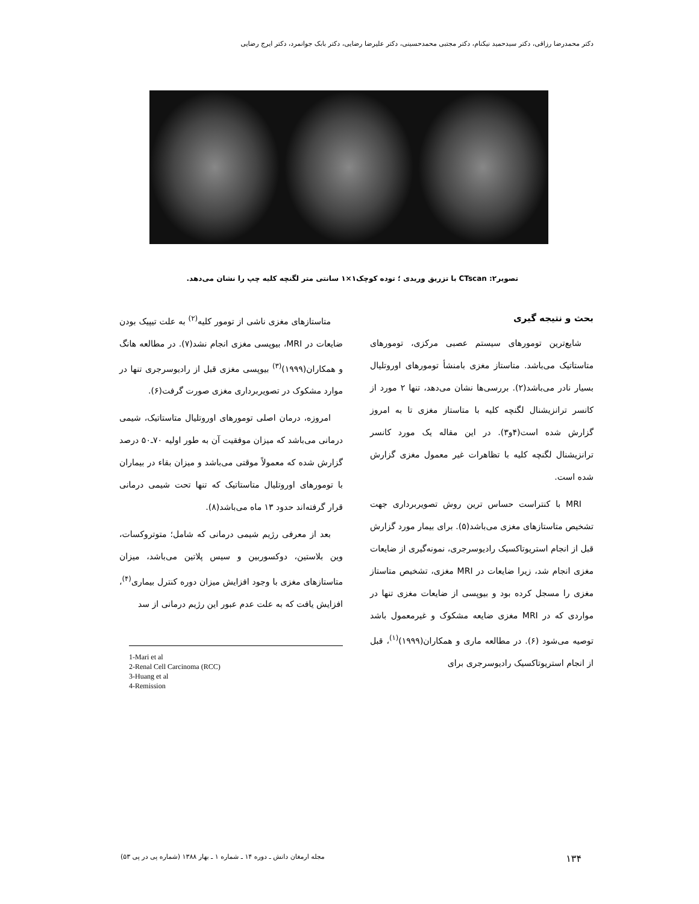دکتر محمدرضا رزاقی، دکتر سیدحمید نیکنام، دکتر مجتبی محمدحسینی، دکتر علیرضا رضایی، دکتر بابک جوانمرد، دکتر ایرج رضایی
تصویر۲: CTscan با تزریق وریدی ؛ توده کوچک۱×۱ سانتی متر لگنچه کلیه چپ را نشان می‌دهد.
بحث و نتیجه گیری
شایع‌ترین تومورهای سیستم عصبی مرکزی، تومورهای متاستاتیک می‌باشد. متاستاز مغزی بامنشأ تومورهای اوروتلیال بسیار نادر می‌باشد(۲). بررسی‌ها نشان می‌دهد، تنها ۲ مورد از کانسر ترانزیشنال لگنچه کلیه با متاستاز مغزی تا به امروز گزارش شده است(۴و۳). در این مقاله یک مورد کانسر ترانزیشنال لگنچه کلیه با تظاهرات غیر معمول مغزی گزارش شده است.
MRI با کنتراست حساس ترین روش تصویربرداری جهت تشخیص متاستازهای مغزی می‌باشد(۵). برای بیمار مورد گزارش قبل از انجام استریوتاکسیک رادیوسرجری، نمونه‌گیری از ضایعات مغزی انجام شد، زیرا ضایعات در MRI مغزی، تشخیص متاستاز مغزی را مسجل کرده بود و بیوپسی از ضایعات مغزی تنها در مواردی که در MRI مغزی ضایعه مشکوک و غیرمعمول باشد توصیه می‌شود (۶). در مطالعه ماری و همکاران(۱۹۹۹)<sup>(۱)</sup>، قبل از انجام استریوتاکسیک رادیوسرجری برای
متاستازهای مغزی ناشی از تومور کلیه<sup>(۲)</sup> به علت تیپیک بودن ضایعات در MRI، بیوپسی مغزی انجام نشد(۷). در مطالعه هانگ و همکاران(۱۹۹۹)<sup>(۳)</sup> بیوپسی مغزی قبل از رادیوسرجری تنها در موارد مشکوک در تصویربرداری مغزی صورت گرفت(۶).
امروزه، درمان اصلی تومورهای اوروتلیال متاستاتیک، شیمی درمانی می‌باشد که میزان موفقیت آن به طور اولیه ۷۰ـ۵۰ درصد گزارش شده که معمولاً موقتی می‌باشد و میزان بقاء در بیماران با تومورهای اوروتلیال متاستاتیک که تنها تحت شیمی درمانی قرار گرفته‌اند حدود ۱۳ ماه می‌باشد(۸).
بعد از معرفی رژیم شیمی درمانی که شامل؛ متوتروکسات، وین بلاستین، دوکسوربین و سیس پلاتین می‌باشد، میزان متاستازهای مغزی با وجود افزایش میزان دوره کنترل بیماری<sup>(۴)</sup>، افزایش یافت که به علت عدم عبور این رژیم درمانی از سد
1-Mari et al
2-Renal Cell Carcinoma (RCC)
3-Huang et al
4-Remission
۱۳۴ مجله ارمغان دانش ـ دوره ۱۴ ـ شماره ۱ ـ بهار ۱۳۸۸ (شماره پی در پی ۵۳)